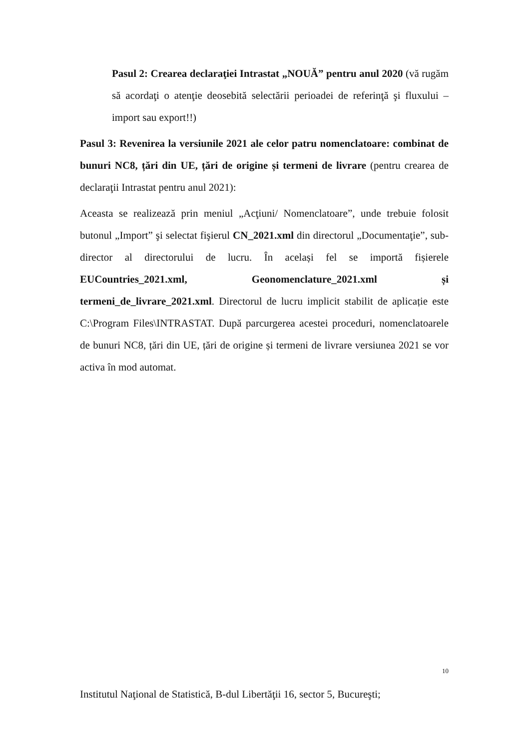Pasul 2: Crearea declaraţiei Intrastat „NOUĂ” pentru anul 2020 (vă rugăm să acordaţi o atenţie deosebită selectării perioadei de referinţă şi fluxului – import sau export!!)
Pasul 3: Revenirea la versiunile 2021 ale celor patru nomenclatoare: combinat de bunuri NC8, țări din UE, țări de origine și termeni de livrare (pentru crearea de declaraţii Intrastat pentru anul 2021):
Aceasta se realizează prin meniul „Acţiuni/ Nomenclatoare”, unde trebuie folosit butonul „Import” şi selectat fişierul CN_2021.xml din directorul „Documentaţie”, sub-director al directorului de lucru. În același fel se importă fișierele EUCountries_2021.xml, Geonomenclature_2021.xml și termeni_de_livrare_2021.xml. Directorul de lucru implicit stabilit de aplicație este C:\Program Files\INTRASTAT. După parcurgerea acestei proceduri, nomenclatoarele de bunuri NC8, țări din UE, țări de origine și termeni de livrare versiunea 2021 se vor activa în mod automat.
10
Institutul Naţional de Statistică, B-dul Libertăţii 16, sector 5, Bucureşti;